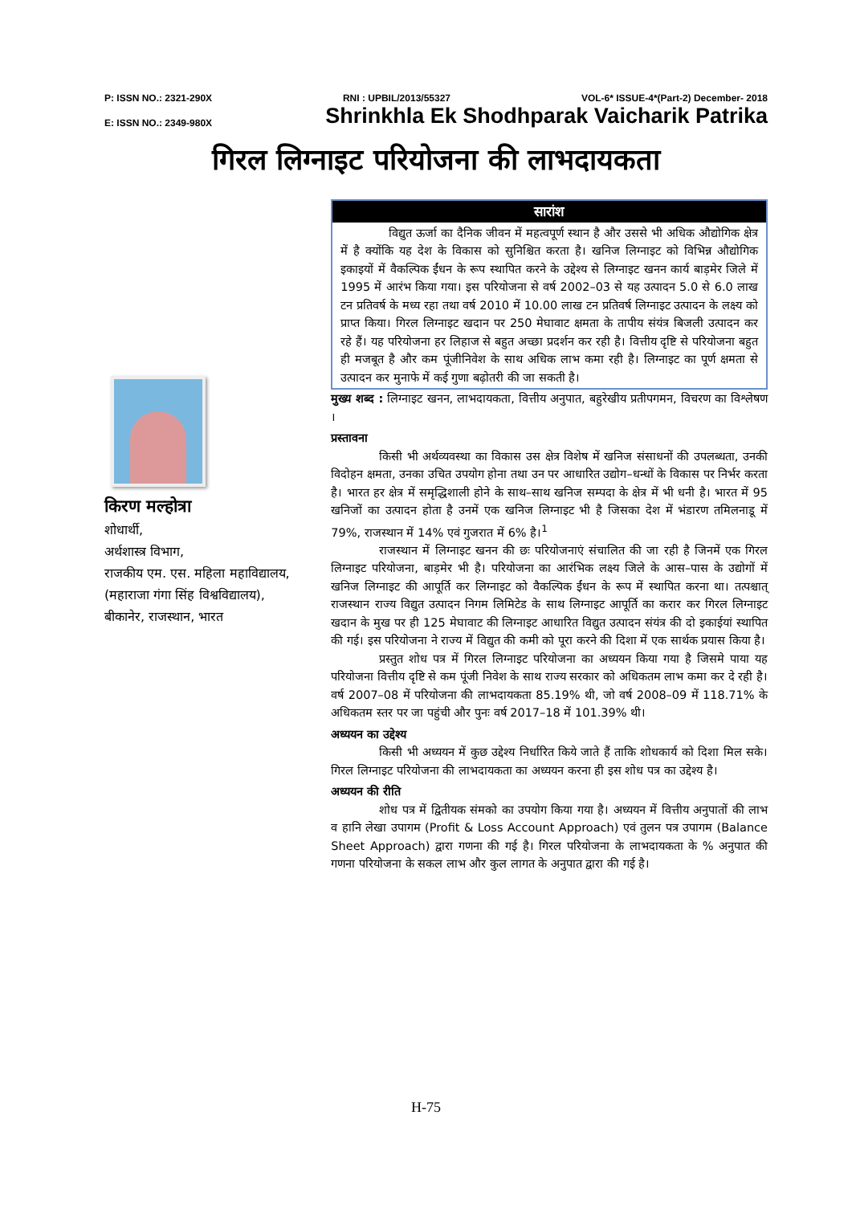P: ISSN NO.: 2321-290X RNI : UPBIL/2013/55327 VOL-6* ISSUE-4*(Part-2) December- 2018
E: ISSN NO.: 2349-980X Shrinkhla Ek Shodhparak Vaicharik Patrika
गिरल लिग्नाइट परियोजना की लाभदायकता
किरण मल्होत्रा
शोधार्थी,
अर्थशास्त्र विभाग,
राजकीय एम. एस. महिला महाविद्यालय,
(महाराजा गंगा सिंह विश्वविद्यालय),
बीकानेर, राजस्थान, भारत
सारांश
विद्युत ऊर्जा का दैनिक जीवन में महत्वपूर्ण स्थान है और उससे भी अधिक औद्योगिक क्षेत्र में है क्योंकि यह देश के विकास को सुनिश्चित करता है। खनिज लिग्नाइट को विभिन्न औद्योगिक इकाइयों में वैकल्पिक ईंधन के रूप स्थापित करने के उद्देश्य से लिग्नाइट खनन कार्य बाड़मेर जिले में 1995 में आरंभ किया गया। इस परियोजना से वर्ष 2002–03 से यह उत्पादन 5.0 से 6.0 लाख टन प्रतिवर्ष के मध्य रहा तथा वर्ष 2010 में 10.00 लाख टन प्रतिवर्ष लिग्नाइट उत्पादन के लक्ष्य को प्राप्त किया। गिरल लिग्नाइट खदान पर 250 मेघावाट क्षमता के तापीय संयंत्र बिजली उत्पादन कर रहे हैं। यह परियोजना हर लिहाज से बहुत अच्छा प्रदर्शन कर रही है। वित्तीय दृष्टि से परियोजना बहुत ही मजबूत है और कम पूंजीनिवेश के साथ अधिक लाभ कमा रही है। लिग्नाइट का पूर्ण क्षमता से उत्पादन कर मुनाफे में कई गुणा बढ़ोतरी की जा सकती है।
मुख्य शब्द : लिग्नाइट खनन, लाभदायकता, वित्तीय अनुपात, बहुरेखीय प्रतीपगमन, विचरण का विश्लेषण ।
प्रस्तावना
किसी भी अर्थव्यवस्था का विकास उस क्षेत्र विशेष में खनिज संसाधनों की उपलब्धता, उनकी विदोहन क्षमता, उनका उचित उपयोग होना तथा उन पर आधारित उद्योग–धन्धों के विकास पर निर्भर करता है। भारत हर क्षेत्र में समृद्धिशाली होने के साथ–साथ खनिज सम्पदा के क्षेत्र में भी धनी है। भारत में 95 खनिजों का उत्पादन होता है उनमें एक खनिज लिग्नाइट भी है जिसका देश में भंडारण तमिलनाडू में 79%, राजस्थान में 14% एवं गुजरात में 6% है।<sup>1</sup>
राजस्थान में लिग्नाइट खनन की छः परियोजनाएं संचालित की जा रही है जिनमें एक गिरल लिग्नाइट परियोजना, बाड़मेर भी है। परियोजना का आरंभिक लक्ष्य जिले के आस–पास के उद्योगों में खनिज लिग्नाइट की आपूर्ति कर लिग्नाइट को वैकल्पिक ईंधन के रूप में स्थापित करना था। तत्पश्चात् राजस्थान राज्य विद्युत उत्पादन निगम लिमिटेड के साथ लिग्नाइट आपूर्ति का करार कर गिरल लिग्नाइट खदान के मुख पर ही 125 मेघावाट की लिग्नाइट आधारित विद्युत उत्पादन संयंत्र की दो इकाईयां स्थापित की गई। इस परियोजना ने राज्य में विद्युत की कमी को पूरा करने की दिशा में एक सार्थक प्रयास किया है।
प्रस्तुत शोध पत्र में गिरल लिग्नाइट परियोजना का अध्ययन किया गया है जिसमे पाया यह परियोजना वित्तीय दृष्टि से कम पूंजी निवेश के साथ राज्य सरकार को अधिकतम लाभ कमा कर दे रही है। वर्ष 2007–08 में परियोजना की लाभदायकता 85.19% थी, जो वर्ष 2008–09 में 118.71% के अधिकतम स्तर पर जा पहुंची और पुनः वर्ष 2017–18 में 101.39% थी।
अध्ययन का उद्देश्य
किसी भी अध्ययन में कुछ उद्देश्य निर्धारित किये जाते हैं ताकि शोधकार्य को दिशा मिल सके। गिरल लिग्नाइट परियोजना की लाभदायकता का अध्ययन करना ही इस शोध पत्र का उद्देश्य है।
अध्ययन की रीति
शोध पत्र में द्वितीयक संमको का उपयोग किया गया है। अध्ययन में वित्तीय अनुपातों की लाभ व हानि लेखा उपागम (Profit & Loss Account Approach) एवं तुलन पत्र उपागम (Balance Sheet Approach) द्वारा गणना की गई है। गिरल परियोजना के लाभदायकता के % अनुपात की गणना परियोजना के सकल लाभ और कुल लागत के अनुपात द्वारा की गई है।
H-75